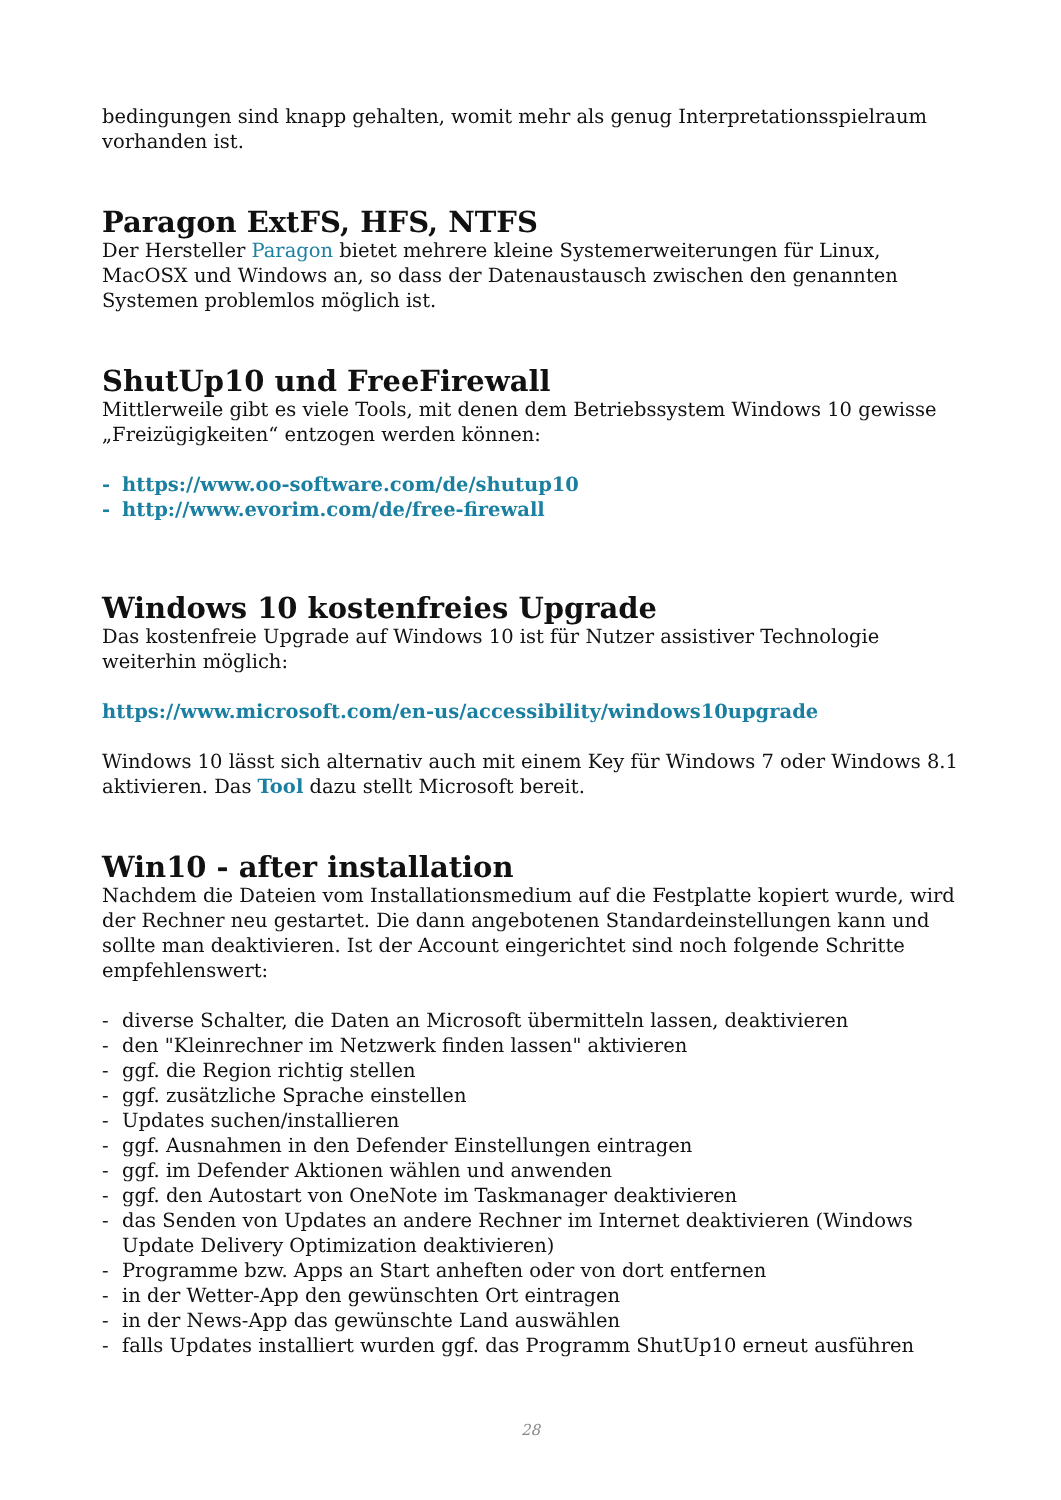bedingungen sind knapp gehalten, womit mehr als genug Interpretationsspielraum vorhanden ist.
Paragon ExtFS, HFS, NTFS
Der Hersteller Paragon bietet mehrere kleine Systemerweiterungen für Linux, MacOSX und Windows an, so dass der Datenaustausch zwischen den genannten Systemen problemlos möglich ist.
ShutUp10 und FreeFirewall
Mittlerweile gibt es viele Tools, mit denen dem Betriebssystem Windows 10 gewisse „Freizügigkeiten“ entzogen werden können:
- https://www.oo-software.com/de/shutup10
- http://www.evorim.com/de/free-firewall
Windows 10 kostenfreies Upgrade
Das kostenfreie Upgrade auf Windows 10 ist für Nutzer assistiver Technologie weiterhin möglich:
https://www.microsoft.com/en-us/accessibility/windows10upgrade
Windows 10 lässt sich alternativ auch mit einem Key für Windows 7 oder Windows 8.1 aktivieren. Das Tool dazu stellt Microsoft bereit.
Win10 - after installation
Nachdem die Dateien vom Installationsmedium auf die Festplatte kopiert wurde, wird der Rechner neu gestartet. Die dann angebotenen Standardeinstellungen kann und sollte man deaktivieren. Ist der Account eingerichtet sind noch folgende Schritte empfehlenswert:
- diverse Schalter, die Daten an Microsoft übermitteln lassen, deaktivieren
- den "Kleinrechner im Netzwerk finden lassen" aktivieren
- ggf. die Region richtig stellen
- ggf. zusätzliche Sprache einstellen
- Updates suchen/installieren
- ggf. Ausnahmen in den Defender Einstellungen eintragen
- ggf. im Defender Aktionen wählen und anwenden
- ggf. den Autostart von OneNote im Taskmanager deaktivieren
- das Senden von Updates an andere Rechner im Internet deaktivieren (Windows Update Delivery Optimization deaktivieren)
- Programme bzw. Apps an Start anheften oder von dort entfernen
- in der Wetter-App den gewünschten Ort eintragen
- in der News-App das gewünschte Land auswählen
- falls Updates installiert wurden ggf. das Programm ShutUp10 erneut ausführen
28